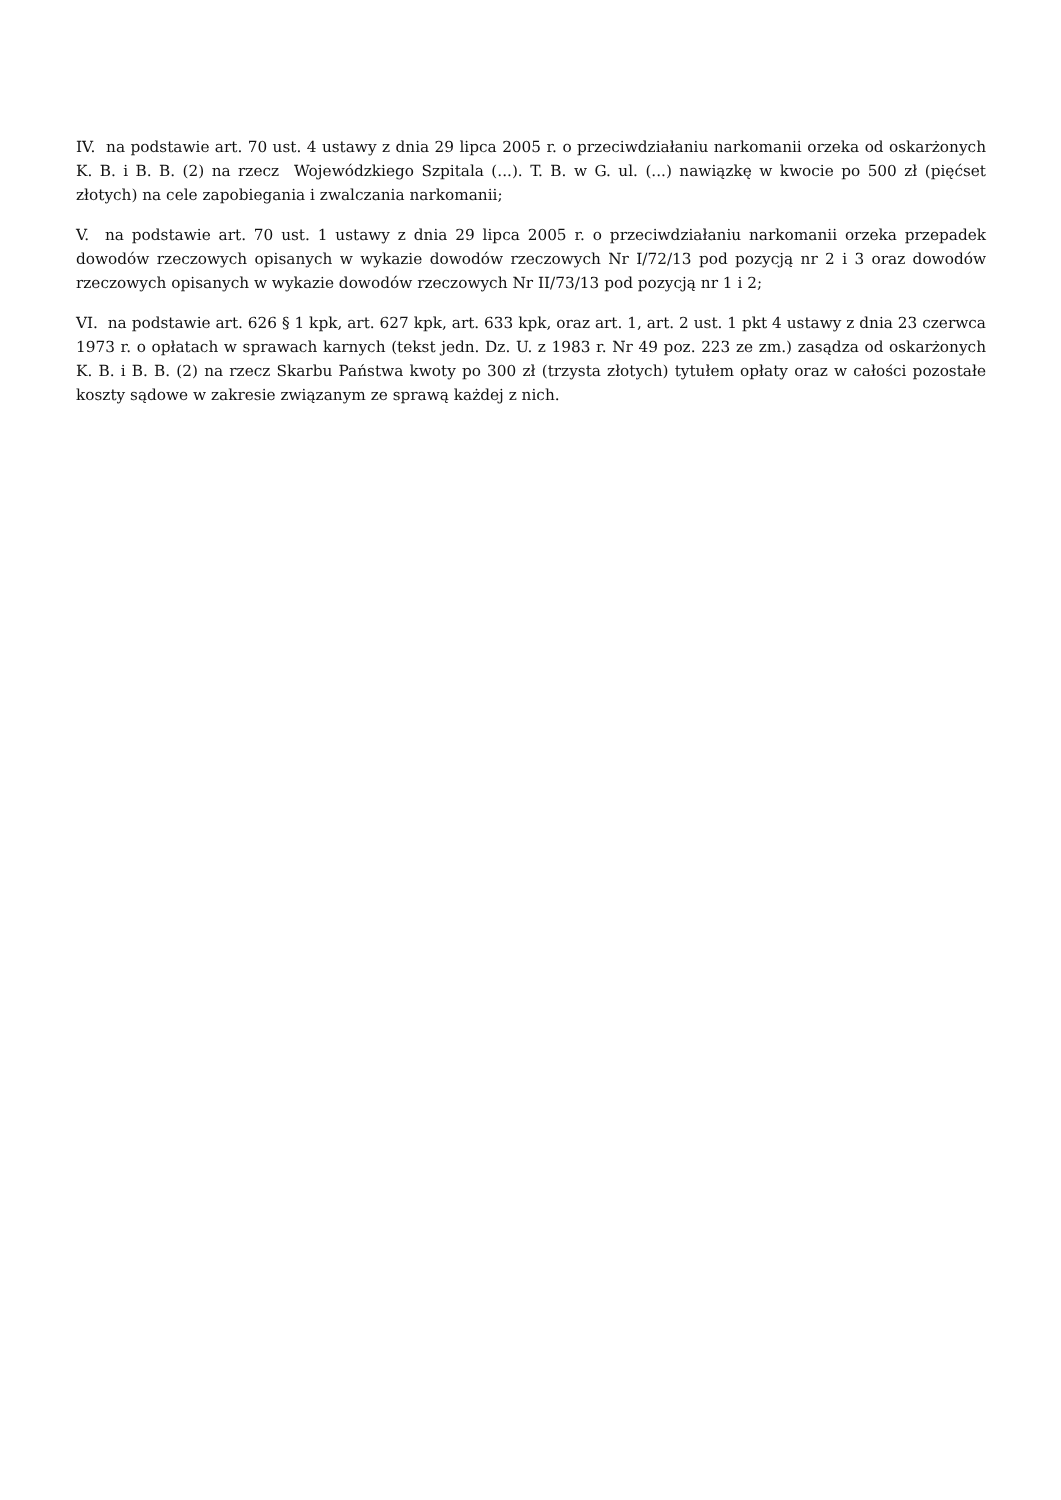IV. na podstawie art. 70 ust. 4 ustawy z dnia 29 lipca 2005 r. o przeciwdziałaniu narkomanii orzeka od oskarżonych K. B. i B. B. (2) na rzecz Wojewódzkiego Szpitala (...). T. B. w G. ul. (...) nawiązkę w kwocie po 500 zł (pięćset złotych) na cele zapobiegania i zwalczania narkomanii;
V. na podstawie art. 70 ust. 1 ustawy z dnia 29 lipca 2005 r. o przeciwdziałaniu narkomanii orzeka przepadek dowodów rzeczowych opisanych w wykazie dowodów rzeczowych Nr I/72/13 pod pozycją nr 2 i 3 oraz dowodów rzeczowych opisanych w wykazie dowodów rzeczowych Nr II/73/13 pod pozycją nr 1 i 2;
VI. na podstawie art. 626 § 1 kpk, art. 627 kpk, art. 633 kpk, oraz art. 1, art. 2 ust. 1 pkt 4 ustawy z dnia 23 czerwca 1973 r. o opłatach w sprawach karnych (tekst jedn. Dz. U. z 1983 r. Nr 49 poz. 223 ze zm.) zasądza od oskarżonych K. B. i B. B. (2) na rzecz Skarbu Państwa kwoty po 300 zł (trzysta złotych) tytułem opłaty oraz w całości pozostałe koszty sądowe w zakresie związanym ze sprawą każdej z nich.